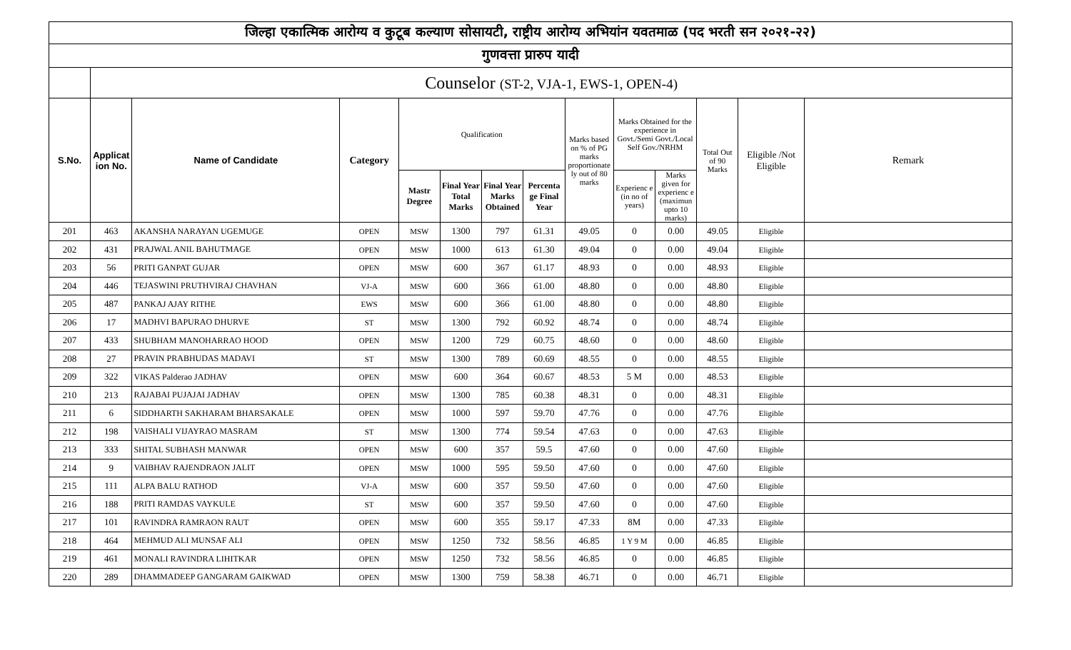| जिल्हा एकात्मिक आरोग्य व कुटूब कल्याण सोसायटी, राष्ट्रीय आरोग्य अभियांन यवतमाळ (पद भरती सन २०२१-२२) | | | | | | | | | | | | | |
| गुणवत्ता प्रारुप यादी | | | | | | | | | | | | | |
| | Counselor (ST-2, VJA-1, EWS-1, OPEN-4) | | | | | | | | | | | | |
| S.No. | Applicat ion No. | Name of Candidate | Category | Qualification | | | | Marks based on % of PG marks proportionate ly out of 80 marks | Marks Obtained for the experience in Govt./Semi Govt./Local Self Gov./NRHM | | Total Out of 90 Marks | Eligible /Not Eligible | Remark |
| | | | | Mastr Degree | Final Year Total Marks | Final Year Marks Obtained | Percenta ge Final Year | | Experienc e (in no of years) | Marks given for experienc e (maximun upto 10 marks) | | | |
| 201 | 463 | AKANSHA NARAYAN UGEMUGE | OPEN | MSW | 1300 | 797 | 61.31 | 49.05 | 0 | 0.00 | 49.05 | Eligible | |
| 202 | 431 | PRAJWAL ANIL BAHUTMAGE | OPEN | MSW | 1000 | 613 | 61.30 | 49.04 | 0 | 0.00 | 49.04 | Eligible | |
| 203 | 56 | PRITI GANPAT GUJAR | OPEN | MSW | 600 | 367 | 61.17 | 48.93 | 0 | 0.00 | 48.93 | Eligible | |
| 204 | 446 | TEJASWINI PRUTHVIRAJ CHAVHAN | VJ-A | MSW | 600 | 366 | 61.00 | 48.80 | 0 | 0.00 | 48.80 | Eligible | |
| 205 | 487 | PANKAJ AJAY RITHE | EWS | MSW | 600 | 366 | 61.00 | 48.80 | 0 | 0.00 | 48.80 | Eligible | |
| 206 | 17 | MADHVI BAPURAO DHURVE | ST | MSW | 1300 | 792 | 60.92 | 48.74 | 0 | 0.00 | 48.74 | Eligible | |
| 207 | 433 | SHUBHAM MANOHARRAO HOOD | OPEN | MSW | 1200 | 729 | 60.75 | 48.60 | 0 | 0.00 | 48.60 | Eligible | |
| 208 | 27 | PRAVIN PRABHUDAS MADAVI | ST | MSW | 1300 | 789 | 60.69 | 48.55 | 0 | 0.00 | 48.55 | Eligible | |
| 209 | 322 | VIKAS Palderao JADHAV | OPEN | MSW | 600 | 364 | 60.67 | 48.53 | 5 M | 0.00 | 48.53 | Eligible | |
| 210 | 213 | RAJABAI PUJAJAI JADHAV | OPEN | MSW | 1300 | 785 | 60.38 | 48.31 | 0 | 0.00 | 48.31 | Eligible | |
| 211 | 6 | SIDDHARTH SAKHARAM BHARSAKALE | OPEN | MSW | 1000 | 597 | 59.70 | 47.76 | 0 | 0.00 | 47.76 | Eligible | |
| 212 | 198 | VAISHALI VIJAYRAO MASRAM | ST | MSW | 1300 | 774 | 59.54 | 47.63 | 0 | 0.00 | 47.63 | Eligible | |
| 213 | 333 | SHITAL SUBHASH MANWAR | OPEN | MSW | 600 | 357 | 59.5 | 47.60 | 0 | 0.00 | 47.60 | Eligible | |
| 214 | 9 | VAIBHAV RAJENDRAON JALIT | OPEN | MSW | 1000 | 595 | 59.50 | 47.60 | 0 | 0.00 | 47.60 | Eligible | |
| 215 | 111 | ALPA BALU RATHOD | VJ-A | MSW | 600 | 357 | 59.50 | 47.60 | 0 | 0.00 | 47.60 | Eligible | |
| 216 | 188 | PRITI RAMDAS VAYKULE | ST | MSW | 600 | 357 | 59.50 | 47.60 | 0 | 0.00 | 47.60 | Eligible | |
| 217 | 101 | RAVINDRA RAMRAON RAUT | OPEN | MSW | 600 | 355 | 59.17 | 47.33 | 8M | 0.00 | 47.33 | Eligible | |
| 218 | 464 | MEHMUD ALI MUNSAF ALI | OPEN | MSW | 1250 | 732 | 58.56 | 46.85 | 1 Y 9 M | 0.00 | 46.85 | Eligible | |
| 219 | 461 | MONALI RAVINDRA LIHITKAR | OPEN | MSW | 1250 | 732 | 58.56 | 46.85 | 0 | 0.00 | 46.85 | Eligible | |
| 220 | 289 | DHAMMADEEP GANGARAM GAIKWAD | OPEN | MSW | 1300 | 759 | 58.38 | 46.71 | 0 | 0.00 | 46.71 | Eligible | |